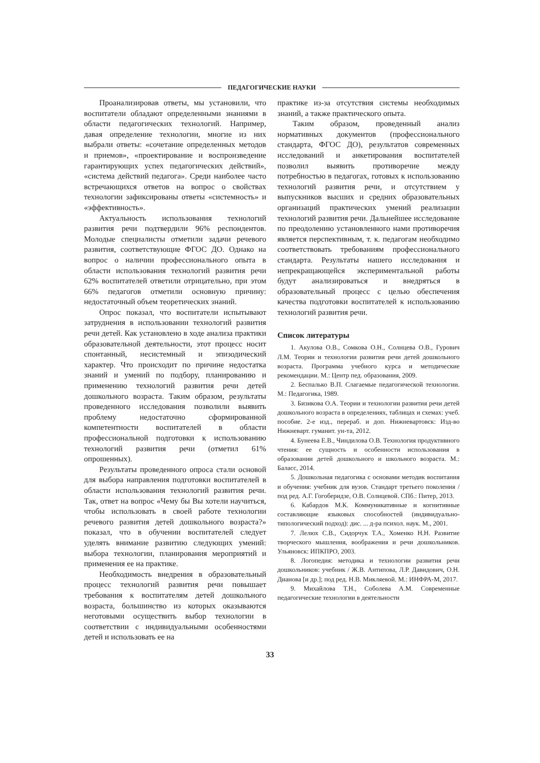ПЕДАГОГИЧЕСКИЕ НАУКИ
Проанализировав ответы, мы установили, что воспитатели обладают определенными знаниями в области педагогических технологий. Например, давая определение технологии, многие из них выбрали ответы: «сочетание определенных методов и приемов», «проектирование и воспроизведение гарантирующих успех педагогических действий», «система действий педагога». Среди наиболее часто встречающихся ответов на вопрос о свойствах технологии зафиксированы ответы «системность» и «эффективность».
Актуальность использования технологий развития речи подтвердили 96% респондентов. Молодые специалисты отметили задачи речевого развития, соответствующие ФГОС ДО. Однако на вопрос о наличии профессионального опыта в области использования технологий развития речи 62% воспитателей ответили отрицательно, при этом 66% педагогов отметили основную причину: недостаточный объем теоретических знаний.
Опрос показал, что воспитатели испытывают затруднения в использовании технологий развития речи детей. Как установлено в ходе анализа практики образовательной деятельности, этот процесс носит спонтанный, несистемный и эпизодический характер. Что происходит по причине недостатка знаний и умений по подбору, планированию и применению технологий развития речи детей дошкольного возраста. Таким образом, результаты проведенного исследования позволили выявить проблему недостаточно сформированной компетентности воспитателей в области профессиональной подготовки к использованию технологий развития речи (отметил 61% опрошенных).
Результаты проведенного опроса стали основой для выбора направления подготовки воспитателей в области использования технологий развития речи. Так, ответ на вопрос «Чему бы Вы хотели научиться, чтобы использовать в своей работе технологии речевого развития детей дошкольного возраста?» показал, что в обучении воспитателей следует уделять внимание развитию следующих умений: выбора технологии, планирования мероприятий и применения ее на практике.
Необходимость внедрения в образовательный процесс технологий развития речи повышает требования к воспитателям детей дошкольного возраста, большинство из которых оказываются неготовыми осуществить выбор технологии в соответствии с индивидуальными особенностями детей и использовать ее на
практике из-за отсутствия системы необходимых знаний, а также практического опыта.
Таким образом, проведенный анализ нормативных документов (профессионального стандарта, ФГОС ДО), результатов современных исследований и анкетирования воспитателей позволил выявить противоречие между потребностью в педагогах, готовых к использованию технологий развития речи, и отсутствием у выпускников высших и средних образовательных организаций практических умений реализации технологий развития речи. Дальнейшее исследование по преодолению установленного нами противоречия является перспективным, т. к. педагогам необходимо соответствовать требованиям профессионального стандарта. Результаты нашего исследования и непрекращающейся экспериментальной работы будут анализироваться и внедряться в образовательный процесс с целью обеспечения качества подготовки воспитателей к использованию технологий развития речи.
Список литературы
1. Акулова О.В., Сомкова О.Н., Солнцева О.В., Гурович Л.М. Теории и технологии развития речи детей дошкольного возраста. Программа учебного курса и методические рекомендации. М.: Центр пед. образования, 2009.
2. Беспалько В.П. Слагаемые педагогической технологии. М.: Педагогика, 1989.
3. Бизикова О.А. Теории и технологии развития речи детей дошкольного возраста в определениях, таблицах и схемах: учеб. пособие. 2-е изд., перераб. и доп. Нижневартовск: Изд-во Нижневарт. гуманит. ун-та, 2012.
4. Бунеева Е.В., Чиндилова О.В. Технология продуктивного чтения: ее сущность и особенности использования в образовании детей дошкольного и школьного возраста. М.: Баласс, 2014.
5. Дошкольная педагогика с основами методик воспитания и обучения: учебник для вузов. Стандарт третьего поколения / под ред. А.Г. Гогоберидзе, О.В. Солнцевой. СПб.: Питер, 2013.
6. Кабардов М.К. Коммуникативные и когнитивные составляющие языковых способностей (индивидуально-типологический подход): дис. ... д-ра психол. наук. М., 2001.
7. Лелюх С.В., Сидорчук Т.А., Хоменко Н.Н. Развитие творческого мышления, воображения и речи дошкольников. Ульяновск: ИПКПРО, 2003.
8. Логопедия: методика и технологии развития речи дошкольников: учебник / Ж.В. Антипова, Л.Р. Давидович, О.Н. Дианова [и др.]; под ред. Н.В. Микляевой. М.: ИНФРА-М, 2017.
9. Михайлова Т.Н., Соболева А.М. Современные педагогические технологии в деятельности
33